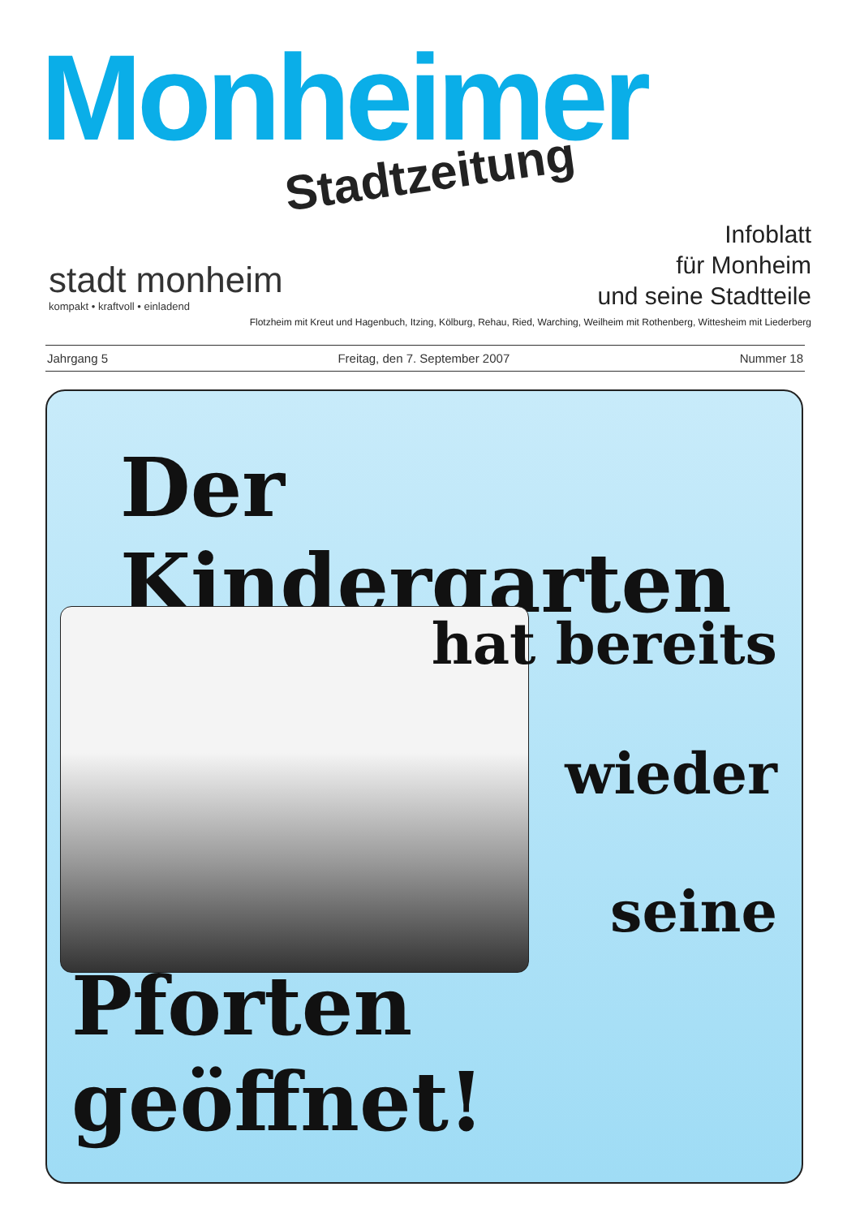Monheimer
Stadtzeitung
stadt monheim
kompakt • kraftvoll • einladend
Infoblatt
für Monheim
und seine Stadtteile
Flotzheim mit Kreut und Hagenbuch, Itzing, Kölburg, Rehau, Ried, Warching, Weilheim mit Rothenberg, Wittesheim mit Liederberg
Jahrgang 5 Freitag, den 7. September 2007 Nummer 18
Der Kindergarten
hat bereits
wieder
seine
Pforten geöffnet!